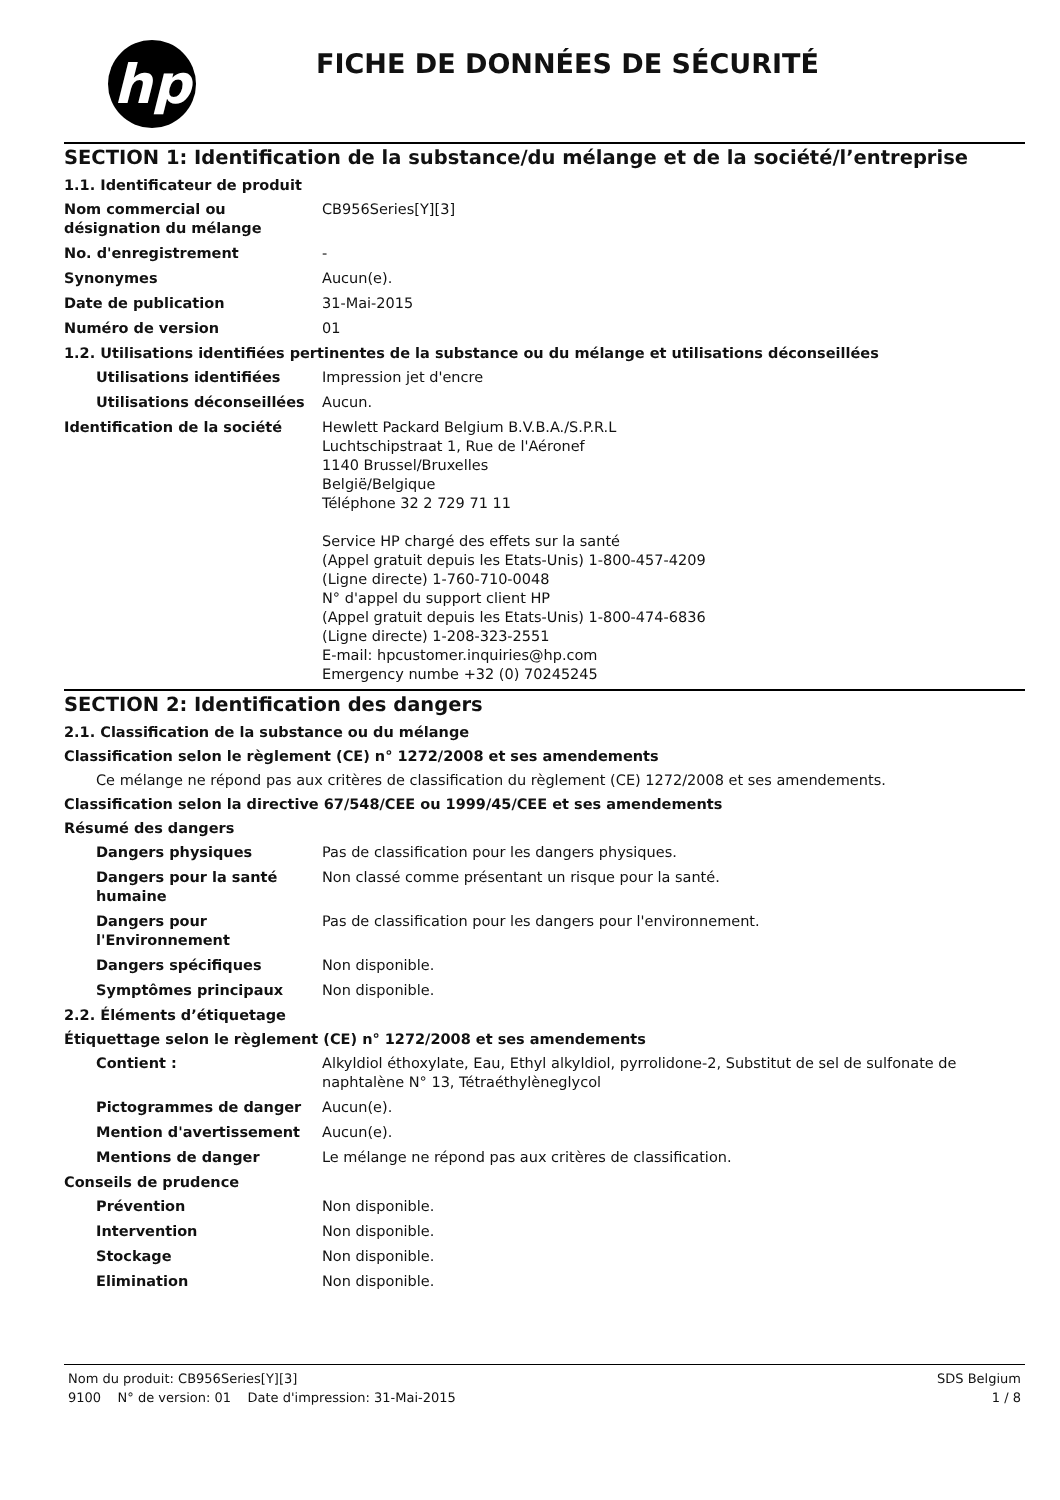hp
FICHE DE DONNÉES DE SÉCURITÉ
SECTION 1: Identification de la substance/du mélange et de la société/l’entreprise
1.1. Identificateur de produit
Nom commercial ou désignation du mélange
CB956Series[Y][3]
No. d'enregistrement -
Synonymes Aucun(e).
Date de publication 31-Mai-2015
Numéro de version 01
1.2. Utilisations identifiées pertinentes de la substance ou du mélange et utilisations déconseillées
Utilisations identifiées Impression jet d'encre
Utilisations déconseillées
Aucun.
Identification de la société Hewlett Packard Belgium B.V.B.A./S.P.R.L
Luchtschipstraat 1, Rue de l'Aéronef
1140 Brussel/Bruxelles
België/Belgique
Téléphone 32 2 729 71 11
Service HP chargé des effets sur la santé
(Appel gratuit depuis les Etats-Unis) 1-800-457-4209
(Ligne directe) 1-760-710-0048
N° d'appel du support client HP
(Appel gratuit depuis les Etats-Unis) 1-800-474-6836
(Ligne directe) 1-208-323-2551
E-mail: hpcustomer.inquiries@hp.com
Emergency numbe +32 (0) 70245245
SECTION 2: Identification des dangers
2.1. Classification de la substance ou du mélange
Classification selon le règlement (CE) n° 1272/2008 et ses amendements
Ce mélange ne répond pas aux critères de classification du règlement (CE) 1272/2008 et ses amendements.
Classification selon la directive 67/548/CEE ou 1999/45/CEE et ses amendements
Résumé des dangers
Dangers physiques Pas de classification pour les dangers physiques.
Dangers pour la santé humaine
Non classé comme présentant un risque pour la santé.
Dangers pour l'Environnement
Pas de classification pour les dangers pour l'environnement.
Dangers spécifiques Non disponible.
Symptômes principaux Non disponible.
2.2. Éléments d’étiquetage
Étiquettage selon le règlement (CE) n° 1272/2008 et ses amendements
Contient : Alkyldiol éthoxylate, Eau, Ethyl alkyldiol, pyrrolidone-2, Substitut de sel de sulfonate de naphtalène N° 13, Tétraéthylèneglycol
Pictogrammes de danger Aucun(e).
Mention d'avertissement Aucun(e).
Mentions de danger Le mélange ne répond pas aux critères de classification.
Conseils de prudence
Prévention Non disponible.
Intervention Non disponible.
Stockage Non disponible.
Elimination Non disponible.
Nom du produit: CB956Series[Y][3] SDS Belgium
9100 N° de version: 01 Date d'impression: 31-Mai-2015 1 / 8